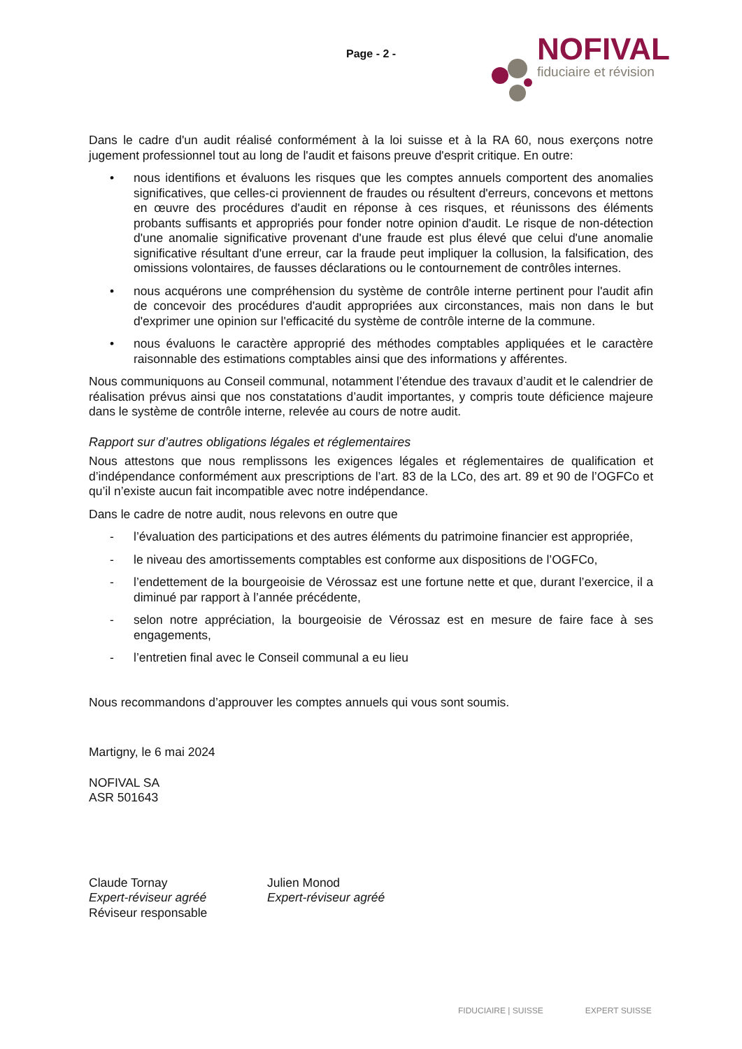Page - 2 -
NOFIVAL
fiduciaire et révision
Dans le cadre d'un audit réalisé conformément à la loi suisse et à la RA 60, nous exerçons notre jugement professionnel tout au long de l'audit et faisons preuve d'esprit critique. En outre:
• nous identifions et évaluons les risques que les comptes annuels comportent des anomalies significatives, que celles-ci proviennent de fraudes ou résultent d'erreurs, concevons et mettons en œuvre des procédures d'audit en réponse à ces risques, et réunissons des éléments probants suffisants et appropriés pour fonder notre opinion d'audit. Le risque de non-détection d'une anomalie significative provenant d'une fraude est plus élevé que celui d'une anomalie significative résultant d'une erreur, car la fraude peut impliquer la collusion, la falsification, des omissions volontaires, de fausses déclarations ou le contournement de contrôles internes.
• nous acquérons une compréhension du système de contrôle interne pertinent pour l'audit afin de concevoir des procédures d'audit appropriées aux circonstances, mais non dans le but d'exprimer une opinion sur l'efficacité du système de contrôle interne de la commune.
• nous évaluons le caractère approprié des méthodes comptables appliquées et le caractère raisonnable des estimations comptables ainsi que des informations y afférentes.
Nous communiquons au Conseil communal, notamment l’étendue des travaux d’audit et le calendrier de réalisation prévus ainsi que nos constatations d’audit importantes, y compris toute déficience majeure dans le système de contrôle interne, relevée au cours de notre audit.
Rapport sur d’autres obligations légales et réglementaires
Nous attestons que nous remplissons les exigences légales et réglementaires de qualification et d’indépendance conformément aux prescriptions de l’art. 83 de la LCo, des art. 89 et 90 de l’OGFCo et qu’il n’existe aucun fait incompatible avec notre indépendance.
Dans le cadre de notre audit, nous relevons en outre que
- l’évaluation des participations et des autres éléments du patrimoine financier est appropriée,
- le niveau des amortissements comptables est conforme aux dispositions de l’OGFCo,
- l’endettement de la bourgeoisie de Vérossaz est une fortune nette et que, durant l’exercice, il a diminué par rapport à l’année précédente,
- selon notre appréciation, la bourgeoisie de Vérossaz est en mesure de faire face à ses engagements,
- l’entretien final avec le Conseil communal a eu lieu
Nous recommandons d’approuver les comptes annuels qui vous sont soumis.
Martigny, le 6 mai 2024
NOFIVAL SA
ASR 501643
Claude Tornay
Expert-réviseur agréé
Réviseur responsable
Julien Monod
Expert-réviseur agréé
FIDUCIAIRE | SUISSE EXPERT SUISSE